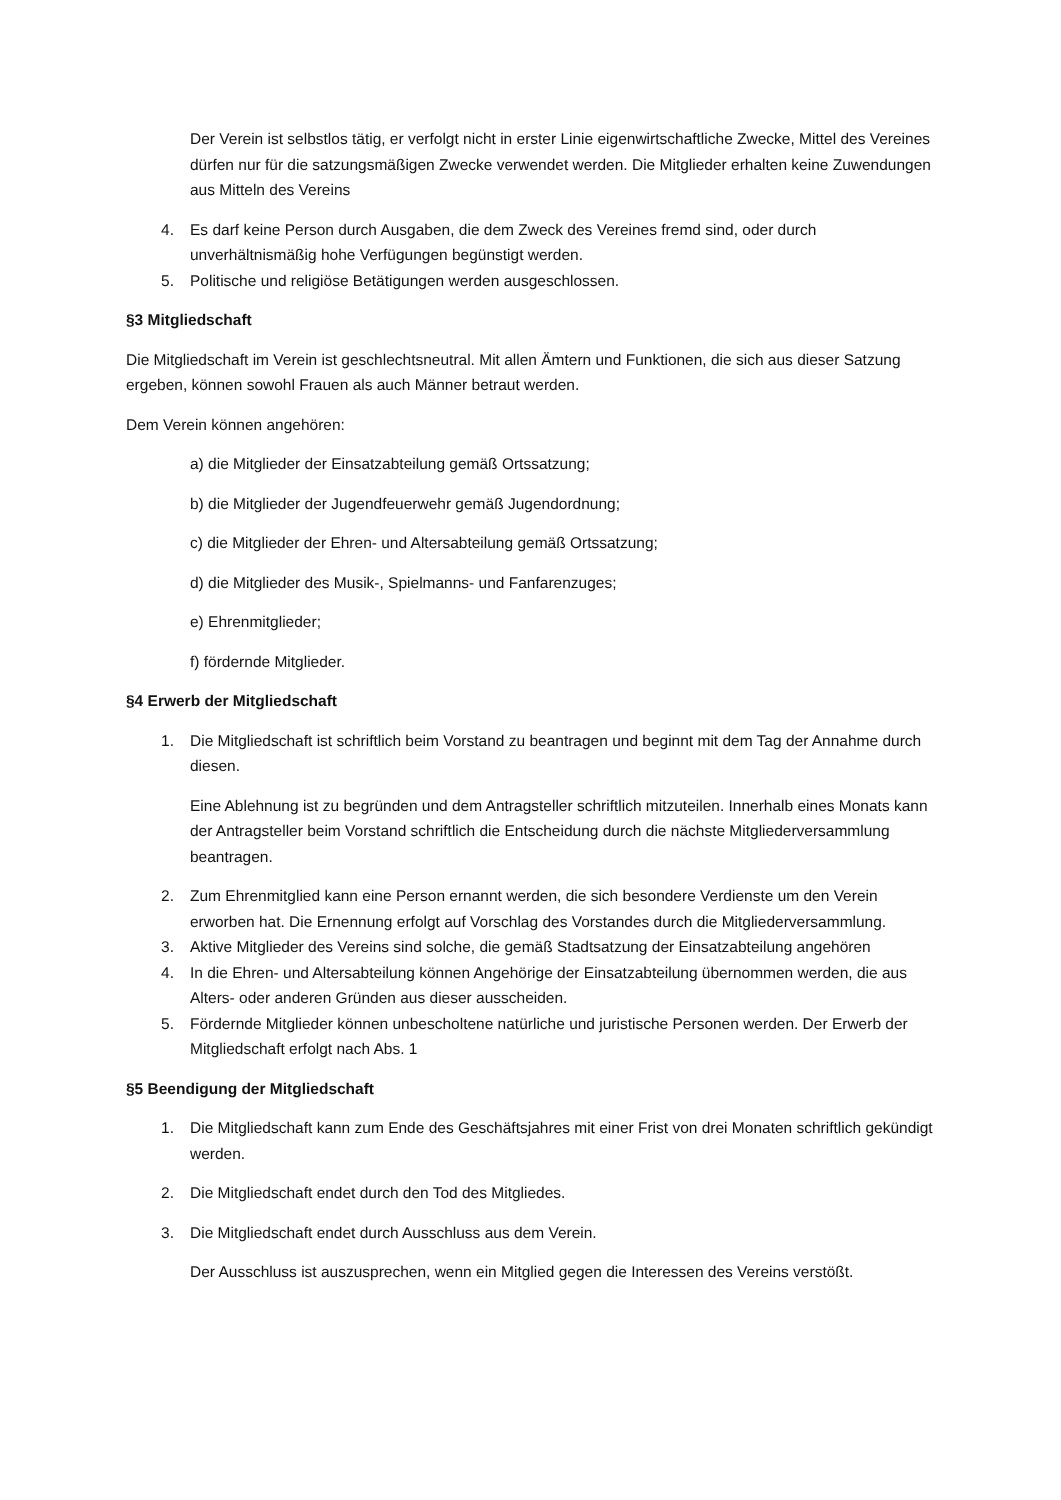Der Verein ist selbstlos tätig, er verfolgt nicht in erster Linie eigenwirtschaftliche Zwecke, Mittel des Vereines dürfen nur für die satzungsmäßigen Zwecke verwendet werden. Die Mitglieder erhalten keine Zuwendungen aus Mitteln des Vereins
4. Es darf keine Person durch Ausgaben, die dem Zweck des Vereines fremd sind, oder durch unverhältnismäßig hohe Verfügungen begünstigt werden.
5. Politische und religiöse Betätigungen werden ausgeschlossen.
§3 Mitgliedschaft
Die Mitgliedschaft im Verein ist geschlechtsneutral. Mit allen Ämtern und Funktionen, die sich aus dieser Satzung ergeben, können sowohl Frauen als auch Männer betraut werden.
Dem Verein können angehören:
a) die Mitglieder der Einsatzabteilung gemäß Ortssatzung;
b) die Mitglieder der Jugendfeuerwehr gemäß Jugendordnung;
c) die Mitglieder der Ehren- und Altersabteilung gemäß Ortssatzung;
d) die Mitglieder des Musik-, Spielmanns- und Fanfarenzuges;
e) Ehrenmitglieder;
f) fördernde Mitglieder.
§4 Erwerb der Mitgliedschaft
1. Die Mitgliedschaft ist schriftlich beim Vorstand zu beantragen und beginnt mit dem Tag der Annahme durch diesen.
Eine Ablehnung ist zu begründen und dem Antragsteller schriftlich mitzuteilen. Innerhalb eines Monats kann der Antragsteller beim Vorstand schriftlich die Entscheidung durch die nächste Mitgliederversammlung beantragen.
2. Zum Ehrenmitglied kann eine Person ernannt werden, die sich besondere Verdienste um den Verein erworben hat. Die Ernennung erfolgt auf Vorschlag des Vorstandes durch die Mitgliederversammlung.
3. Aktive Mitglieder des Vereins sind solche, die gemäß Stadtsatzung der Einsatzabteilung angehören
4. In die Ehren- und Altersabteilung können Angehörige der Einsatzabteilung übernommen werden, die aus Alters- oder anderen Gründen aus dieser ausscheiden.
5. Fördernde Mitglieder können unbescholtene natürliche und juristische Personen werden. Der Erwerb der Mitgliedschaft erfolgt nach Abs. 1
§5 Beendigung der Mitgliedschaft
1. Die Mitgliedschaft kann zum Ende des Geschäftsjahres mit einer Frist von drei Monaten schriftlich gekündigt werden.
2. Die Mitgliedschaft endet durch den Tod des Mitgliedes.
3. Die Mitgliedschaft endet durch Ausschluss aus dem Verein.
Der Ausschluss ist auszusprechen, wenn ein Mitglied gegen die Interessen des Vereins verstößt.